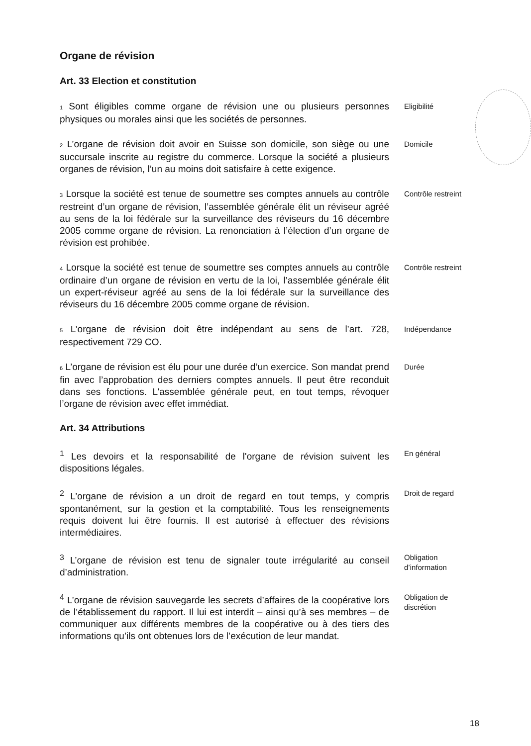Organe de révision
Art. 33 Election et constitution
<sub>1</sub> Sont éligibles comme organe de révision une ou plusieurs personnes physiques ou morales ainsi que les sociétés de personnes.
Eligibilité
<sub>2</sub> L’organe de révision doit avoir en Suisse son domicile, son siège ou une succursale inscrite au registre du commerce. Lorsque la société a plusieurs organes de révision, l’un au moins doit satisfaire à cette exigence.
Domicile
<sub>3</sub> Lorsque la société est tenue de soumettre ses comptes annuels au contrôle restreint d’un organe de révision, l’assemblée générale élit un réviseur agréé au sens de la loi fédérale sur la surveillance des réviseurs du 16 décembre 2005 comme organe de révision. La renonciation à l’élection d’un organe de révision est prohibée.
Contrôle restreint
<sub>4</sub> Lorsque la société est tenue de soumettre ses comptes annuels au contrôle ordinaire d’un organe de révision en vertu de la loi, l’assemblée générale élit un expert-réviseur agréé au sens de la loi fédérale sur la surveillance des réviseurs du 16 décembre 2005 comme organe de révision.
Contrôle restreint
<sub>5</sub> L’organe de révision doit être indépendant au sens de l’art. 728, respectivement 729 CO.
Indépendance
<sub>6</sub> L’organe de révision est élu pour une durée d’un exercice. Son mandat prend fin avec l’approbation des derniers comptes annuels. Il peut être reconduit dans ses fonctions. L’assemblée générale peut, en tout temps, révoquer l’organe de révision avec effet immédiat.
Durée
Art. 34 Attributions
<sup>1</sup> Les devoirs et la responsabilité de l'organe de révision suivent les dispositions légales.
En général
<sup>2</sup> L’organe de révision a un droit de regard en tout temps, y compris spontanément, sur la gestion et la comptabilité. Tous les renseignements requis doivent lui être fournis. Il est autorisé à effectuer des révisions intermédiaires.
Droit de regard
<sup>3</sup> L’organe de révision est tenu de signaler toute irrégularité au conseil d’administration.
Obligation d’information
<sup>4</sup> L’organe de révision sauvegarde les secrets d’affaires de la coopérative lors de l’établissement du rapport. Il lui est interdit – ainsi qu’à ses membres – de communiquer aux différents membres de la coopérative ou à des tiers des informations qu’ils ont obtenues lors de l’exécution de leur mandat.
Obligation de discrétion
18